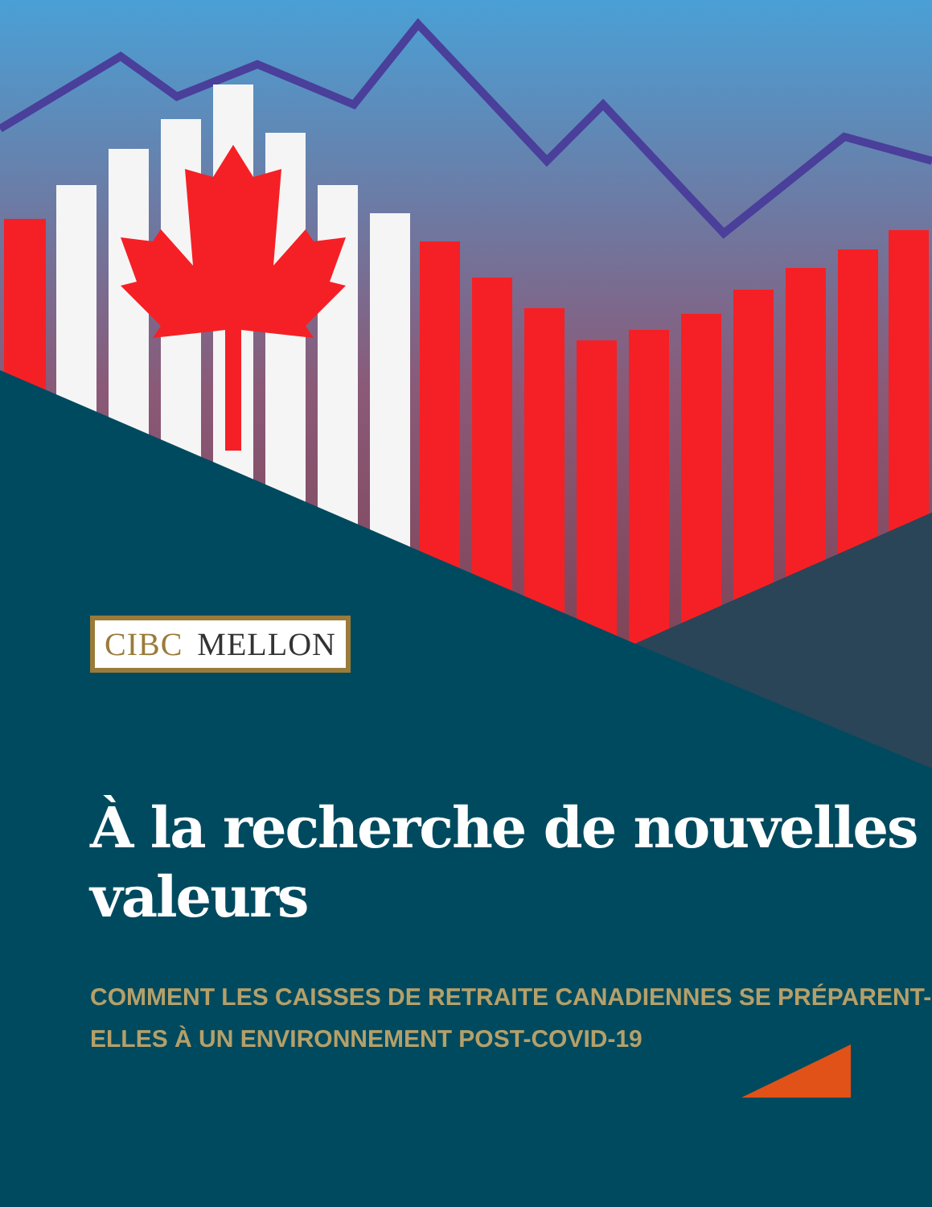CIBC MELLON
À la recherche de nouvelles valeurs
COMMENT LES CAISSES DE RETRAITE CANADIENNES SE PRÉPARENT-ELLES À UN ENVIRONNEMENT POST-COVID-19